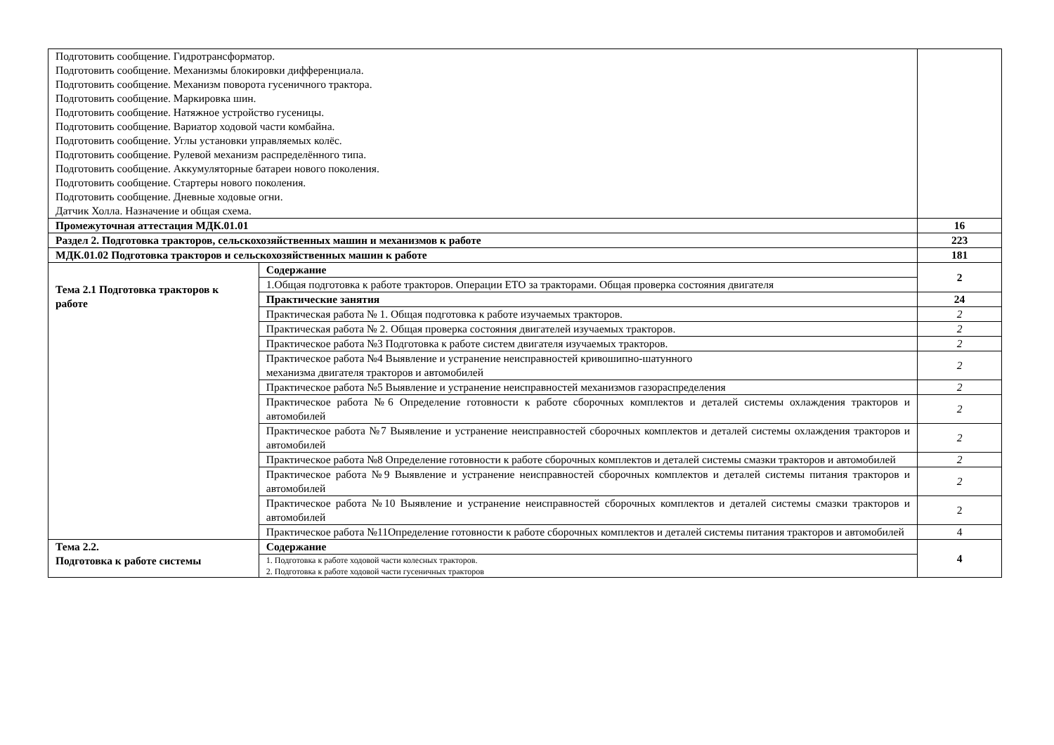| Подготовить сообщение. Гидротрансформатор. Подготовить сообщение. Механизмы блокировки дифференциала. Подготовить сообщение. Механизм поворота гусеничного трактора. Подготовить сообщение. Маркировка шин. Подготовить сообщение. Натяжное устройство гусеницы. Подготовить сообщение. Вариатор ходовой части комбайна. Подготовить сообщение. Углы установки управляемых колёс. Подготовить сообщение. Рулевой механизм распределённого типа. Подготовить сообщение. Аккумуляторные батареи нового поколения. Подготовить сообщение. Стартеры нового поколения. Подготовить сообщение. Дневные ходовые огни. Датчик Холла. Назначение и общая схема. | | |
| Промежуточная аттестация МДК.01.01 | | 16 |
| Раздел 2. Подготовка тракторов, сельскохозяйственных машин и механизмов к работе | | 223 |
| МДК.01.02 Подготовка тракторов и сельскохозяйственных машин к работе | | 181 |
| Тема 2.1 Подготовка тракторов к работе | Содержание | 2 |
| | 1.Общая подготовка к работе тракторов. Операции ЕТО за тракторами. Общая проверка состояния двигателя | |
| | Практические занятия | 24 |
| | Практическая работа № 1. Общая подготовка к работе изучаемых тракторов. | 2 |
| | Практическая работа № 2. Общая проверка состояния двигателей изучаемых тракторов. | 2 |
| | Практическое работа №3 Подготовка к работе систем двигателя изучаемых тракторов. | 2 |
| | Практическое работа №4 Выявление и устранение неисправностей кривошипно-шатунного механизма двигателя тракторов и автомобилей | 2 |
| | Практическое работа №5 Выявление и устранение неисправностей механизмов газораспределения | 2 |
| | Практическое работа №6 Определение готовности к работе сборочных комплектов и деталей системы охлаждения тракторов и автомобилей | 2 |
| | Практическое работа №7 Выявление и устранение неисправностей сборочных комплектов и деталей системы охлаждения тракторов и автомобилей | 2 |
| | Практическое работа №8 Определение готовности к работе сборочных комплектов и деталей системы смазки тракторов и автомобилей | 2 |
| | Практическое работа №9 Выявление и устранение неисправностей сборочных комплектов и деталей системы питания тракторов и автомобилей | 2 |
| | Практическое работа №10 Выявление и устранение неисправностей сборочных комплектов и деталей системы смазки тракторов и автомобилей | 2 |
| | Практическое работа №11Определение готовности к работе сборочных комплектов и деталей системы питания тракторов и автомобилей | 4 |
| Тема 2.2. Подготовка к работе системы | Содержание | 4 |
| | 1. Подготовка к работе ходовой части колесных тракторов. 2. Подготовка к работе ходовой части гусеничных тракторов | |